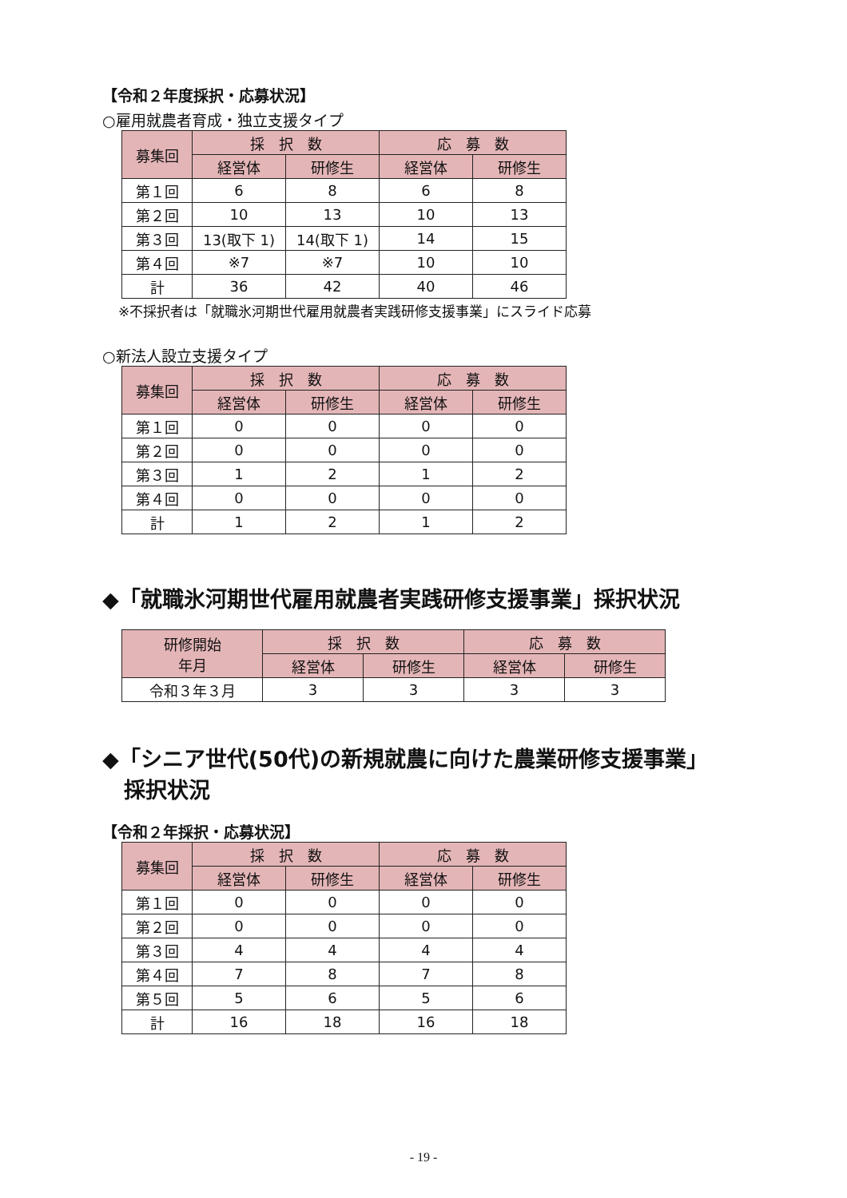【令和２年度採択・応募状況】
○雇用就農者育成・独立支援タイプ
| 募集回 | 採 択 数 | | 応 募 数 | |
| --- | --- | --- | --- | --- |
| | 経営体 | 研修生 | 経営体 | 研修生 |
| 第１回 | 6 | 8 | 6 | 8 |
| 第２回 | 10 | 13 | 10 | 13 |
| 第３回 | 13(取下 1) | 14(取下 1) | 14 | 15 |
| 第４回 | ※7 | ※7 | 10 | 10 |
| 計 | 36 | 42 | 40 | 46 |
※不採択者は「就職氷河期世代雇用就農者実践研修支援事業」にスライド応募
○新法人設立支援タイプ
| 募集回 | 採 択 数 | | 応 募 数 | |
| --- | --- | --- | --- | --- |
| | 経営体 | 研修生 | 経営体 | 研修生 |
| 第１回 | 0 | 0 | 0 | 0 |
| 第２回 | 0 | 0 | 0 | 0 |
| 第３回 | 1 | 2 | 1 | 2 |
| 第４回 | 0 | 0 | 0 | 0 |
| 計 | 1 | 2 | 1 | 2 |
◆「就職氷河期世代雇用就農者実践研修支援事業」採択状況
| 研修開始 年月 | 採 択 数 | | 応 募 数 | |
| --- | --- | --- | --- | --- |
| | 経営体 | 研修生 | 経営体 | 研修生 |
| 令和３年３月 | 3 | 3 | 3 | 3 |
◆「シニア世代(50代)の新規就農に向けた農業研修支援事業」
　採択状況
【令和２年採択・応募状況】
| 募集回 | 採 択 数 | | 応 募 数 | |
| --- | --- | --- | --- | --- |
| | 経営体 | 研修生 | 経営体 | 研修生 |
| 第１回 | 0 | 0 | 0 | 0 |
| 第２回 | 0 | 0 | 0 | 0 |
| 第３回 | 4 | 4 | 4 | 4 |
| 第４回 | 7 | 8 | 7 | 8 |
| 第５回 | 5 | 6 | 5 | 6 |
| 計 | 16 | 18 | 16 | 18 |
- 19 -